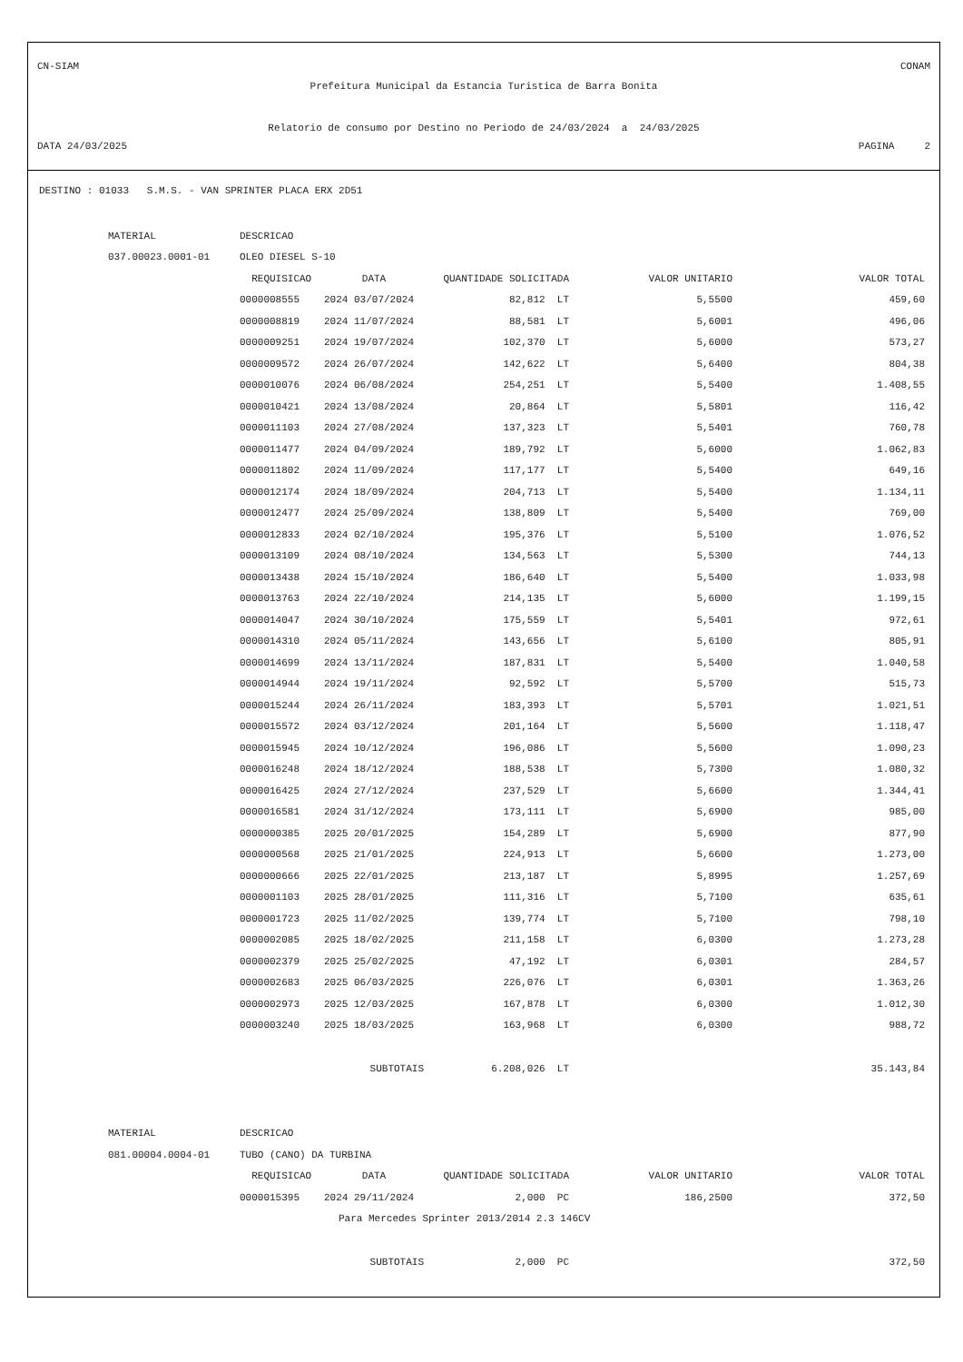CN-SIAM CONAM
Prefeitura Municipal da Estancia Turistica de Barra Bonita
Relatorio de consumo por Destino no Periodo de 24/03/2024 a 24/03/2025
DATA 24/03/2025 PAGINA 2
DESTINO : 01033 S.M.S. - VAN SPRINTER PLACA ERX 2D51
| MATERIAL | DESCRICAO | | | | | |
| 037.00023.0001-01 | OLEO DIESEL S-10 | | | | | |
| | REQUISICAO | DATA | QUANTIDADE SOLICITADA | | VALOR UNITARIO | VALOR TOTAL |
| | 0000008555 | 2024 03/07/2024 | 82,812 LT | | 5,5500 | 459,60 |
| | 0000008819 | 2024 11/07/2024 | 88,581 LT | | 5,6001 | 496,06 |
| | 0000009251 | 2024 19/07/2024 | 102,370 LT | | 5,6000 | 573,27 |
| | 0000009572 | 2024 26/07/2024 | 142,622 LT | | 5,6400 | 804,38 |
| | 0000010076 | 2024 06/08/2024 | 254,251 LT | | 5,5400 | 1.408,55 |
| | 0000010421 | 2024 13/08/2024 | 20,864 LT | | 5,5801 | 116,42 |
| | 0000011103 | 2024 27/08/2024 | 137,323 LT | | 5,5401 | 760,78 |
| | 0000011477 | 2024 04/09/2024 | 189,792 LT | | 5,6000 | 1.062,83 |
| | 0000011802 | 2024 11/09/2024 | 117,177 LT | | 5,5400 | 649,16 |
| | 0000012174 | 2024 18/09/2024 | 204,713 LT | | 5,5400 | 1.134,11 |
| | 0000012477 | 2024 25/09/2024 | 138,809 LT | | 5,5400 | 769,00 |
| | 0000012833 | 2024 02/10/2024 | 195,376 LT | | 5,5100 | 1.076,52 |
| | 0000013109 | 2024 08/10/2024 | 134,563 LT | | 5,5300 | 744,13 |
| | 0000013438 | 2024 15/10/2024 | 186,640 LT | | 5,5400 | 1.033,98 |
| | 0000013763 | 2024 22/10/2024 | 214,135 LT | | 5,6000 | 1.199,15 |
| | 0000014047 | 2024 30/10/2024 | 175,559 LT | | 5,5401 | 972,61 |
| | 0000014310 | 2024 05/11/2024 | 143,656 LT | | 5,6100 | 805,91 |
| | 0000014699 | 2024 13/11/2024 | 187,831 LT | | 5,5400 | 1.040,58 |
| | 0000014944 | 2024 19/11/2024 | 92,592 LT | | 5,5700 | 515,73 |
| | 0000015244 | 2024 26/11/2024 | 183,393 LT | | 5,5701 | 1.021,51 |
| | 0000015572 | 2024 03/12/2024 | 201,164 LT | | 5,5600 | 1.118,47 |
| | 0000015945 | 2024 10/12/2024 | 196,086 LT | | 5,5600 | 1.090,23 |
| | 0000016248 | 2024 18/12/2024 | 188,538 LT | | 5,7300 | 1.080,32 |
| | 0000016425 | 2024 27/12/2024 | 237,529 LT | | 5,6600 | 1.344,41 |
| | 0000016581 | 2024 31/12/2024 | 173,111 LT | | 5,6900 | 985,00 |
| | 0000000385 | 2025 20/01/2025 | 154,289 LT | | 5,6900 | 877,90 |
| | 0000000568 | 2025 21/01/2025 | 224,913 LT | | 5,6600 | 1.273,00 |
| | 0000000666 | 2025 22/01/2025 | 213,187 LT | | 5,8995 | 1.257,69 |
| | 0000001103 | 2025 28/01/2025 | 111,316 LT | | 5,7100 | 635,61 |
| | 0000001723 | 2025 11/02/2025 | 139,774 LT | | 5,7100 | 798,10 |
| | 0000002085 | 2025 18/02/2025 | 211,158 LT | | 6,0300 | 1.273,28 |
| | 0000002379 | 2025 25/02/2025 | 47,192 LT | | 6,0301 | 284,57 |
| | 0000002683 | 2025 06/03/2025 | 226,076 LT | | 6,0301 | 1.363,26 |
| | 0000002973 | 2025 12/03/2025 | 167,878 LT | | 6,0300 | 1.012,30 |
| | 0000003240 | 2025 18/03/2025 | 163,968 LT | | 6,0300 | 988,72 |
| | | SUBTOTAIS | 6.208,026 LT | | | 35.143,84 |
| MATERIAL | DESCRICAO | | | | | |
| 081.00004.0004-01 | TUBO (CANO) DA TURBINA | | | | | |
| | REQUISICAO | DATA | QUANTIDADE SOLICITADA | | VALOR UNITARIO | VALOR TOTAL |
| | 0000015395 | 2024 29/11/2024 | 2,000 PC | | 186,2500 | 372,50 |
| | | Para Mercedes Sprinter 2013/2014 2.3 146CV | | | | |
| | | SUBTOTAIS | 2,000 PC | | | 372,50 |